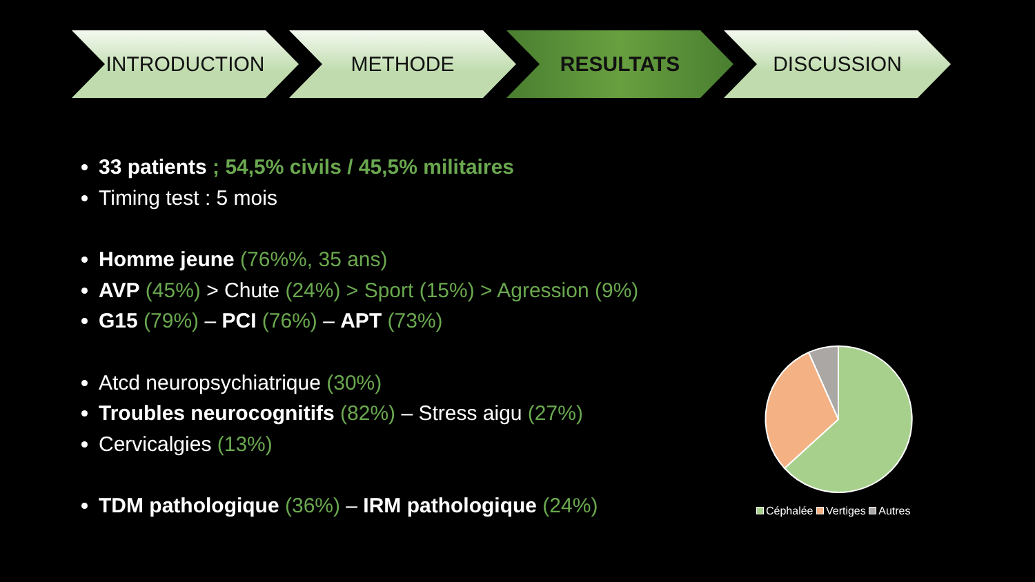INTRODUCTION METHODE RESULTATS DISCUSSION
33 patients ; 54,5% civils / 45,5% militaires
Timing test : 5 mois
Homme jeune (76%%, 35 ans)
AVP (45%) > Chute (24%) > Sport (15%) > Agression (9%)
G15 (79%) – PCI (76%) – APT (73%)
Atcd neuropsychiatrique (30%)
Troubles neurocognitifs (82%) – Stress aigu (27%)
Cervicalgies (13%)
TDM pathologique (36%) – IRM pathologique (24%)
Céphalée Vertiges Autres